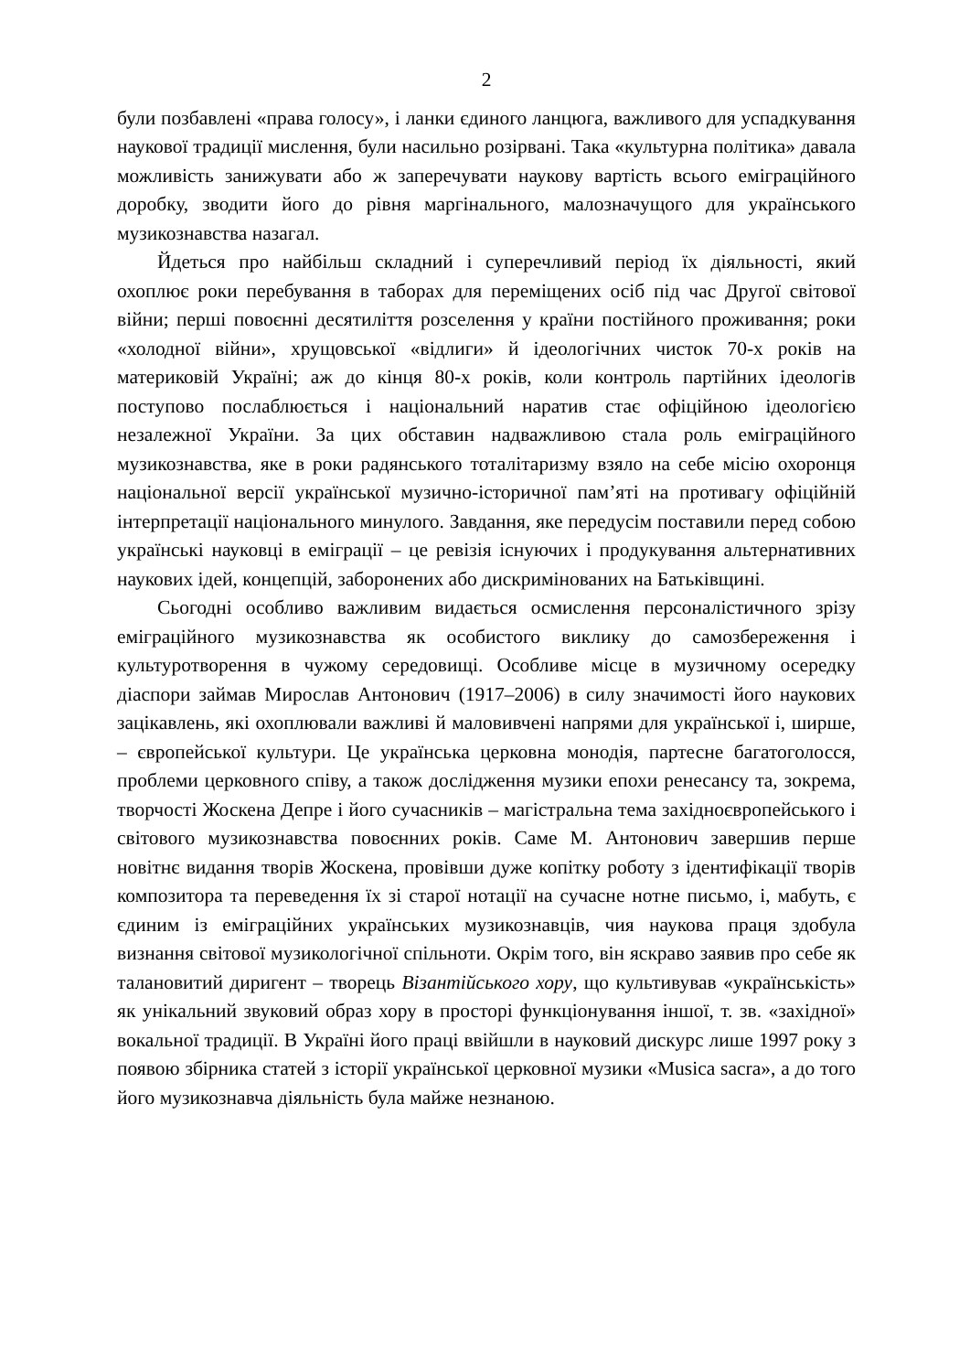2
були позбавлені «права голосу», і ланки єдиного ланцюга, важливого для успадкування наукової традиції мислення, були насильно розірвані. Така «культурна політика» давала можливість занижувати або ж заперечувати наукову вартість всього еміграційного доробку, зводити його до рівня маргінального, малозначущого для українського музикознавства назагал.
Йдеться про найбільш складний і суперечливий період їх діяльності, який охоплює роки перебування в таборах для переміщених осіб під час Другої світової війни; перші повоєнні десятиліття розселення у країни постійного проживання; роки «холодної війни», хрущовської «відлиги» й ідеологічних чисток 70-х років на материковій Україні; аж до кінця 80-х років, коли контроль партійних ідеологів поступово послаблюється і національний наратив стає офіційною ідеологією незалежної України. За цих обставин надважливою стала роль еміграційного музикознавства, яке в роки радянського тоталітаризму взяло на себе місію охоронця національної версії української музично-історичної пам’яті на противагу офіційній інтерпретації національного минулого. Завдання, яке передусім поставили перед собою українські науковці в еміграції – це ревізія існуючих і продукування альтернативних наукових ідей, концепцій, заборонених або дискримінованих на Батьківщині.
Сьогодні особливо важливим видається осмислення персоналістичного зрізу еміграційного музикознавства як особистого виклику до самозбереження і культуротворення в чужому середовищі. Особливе місце в музичному осередку діаспори займав Мирослав Антонович (1917–2006) в силу значимості його наукових зацікавлень, які охоплювали важливі й маловивчені напрями для української і, ширше, – європейської культури. Це українська церковна монодія, партесне багатоголосся, проблеми церковного співу, а також дослідження музики епохи ренесансу та, зокрема, творчості Жоскена Депре і його сучасників – магістральна тема західноєвропейського і світового музикознавства повоєнних років. Саме М. Антонович завершив перше новітнє видання творів Жоскена, провівши дуже копітку роботу з ідентифікації творів композитора та переведення їх зі старої нотації на сучасне нотне письмо, і, мабуть, є єдиним із еміграційних українських музикознавців, чия наукова праця здобула визнання світової музикологічної спільноти. Окрім того, він яскраво заявив про себе як талановитий диригент – творець Візантійського хору, що культивував «українськість» як унікальний звуковий образ хору в просторі функціонування іншої, т. зв. «західної» вокальної традиції. В Україні його праці ввійшли в науковий дискурс лише 1997 року з появою збірника статей з історії української церковної музики «Musica sacra», а до того його музикознавча діяльність була майже незнаною.